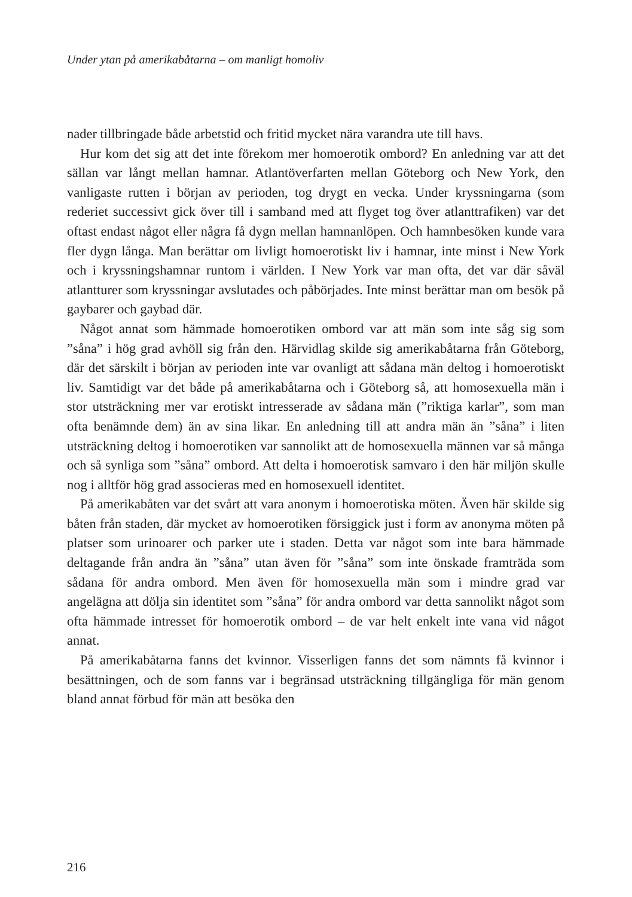Under ytan på amerikabåtarna – om manligt homoliv
nader tillbringade både arbetstid och fritid mycket nära varandra ute till havs.
Hur kom det sig att det inte förekom mer homoerotik ombord? En anledning var att det sällan var långt mellan hamnar. Atlantöverfarten mellan Göteborg och New York, den vanligaste rutten i början av perioden, tog drygt en vecka. Under kryssningarna (som rederiet successivt gick över till i samband med att flyget tog över atlanttrafiken) var det oftast endast något eller några få dygn mellan hamnanlöpen. Och hamnbesöken kunde vara fler dygn långa. Man berättar om livligt homoerotiskt liv i hamnar, inte minst i New York och i kryssningshamnar runtom i världen. I New York var man ofta, det var där såväl atlantturer som kryssningar avslutades och påbörjades. Inte minst berättar man om besök på gaybarer och gaybad där.
Något annat som hämmade homoerotiken ombord var att män som inte såg sig som ”såna” i hög grad avhöll sig från den. Härvidlag skilde sig amerikabåtarna från Göteborg, där det särskilt i början av perioden inte var ovanligt att sådana män deltog i homoerotiskt liv. Samtidigt var det både på amerikabåtarna och i Göteborg så, att homosexuella män i stor utsträckning mer var erotiskt intresserade av sådana män (”riktiga karlar”, som man ofta benämnde dem) än av sina likar. En anledning till att andra män än ”såna” i liten utsträckning deltog i homoerotiken var sannolikt att de homosexuella männen var så många och så synliga som ”såna” ombord. Att delta i homoerotisk samvaro i den här miljön skulle nog i alltför hög grad associeras med en homosexuell identitet.
På amerikabåten var det svårt att vara anonym i homoerotiska möten. Även här skilde sig båten från staden, där mycket av homoerotiken försiggick just i form av anonyma möten på platser som urinoarer och parker ute i staden. Detta var något som inte bara hämmade deltagande från andra än ”såna” utan även för ”såna” som inte önskade framträda som sådana för andra ombord. Men även för homosexuella män som i mindre grad var angelägna att dölja sin identitet som ”såna” för andra ombord var detta sannolikt något som ofta hämmade intresset för homoerotik ombord – de var helt enkelt inte vana vid något annat.
På amerikabåtarna fanns det kvinnor. Visserligen fanns det som nämnts få kvinnor i besättningen, och de som fanns var i begränsad utsträckning tillgängliga för män genom bland annat förbud för män att besöka den
216